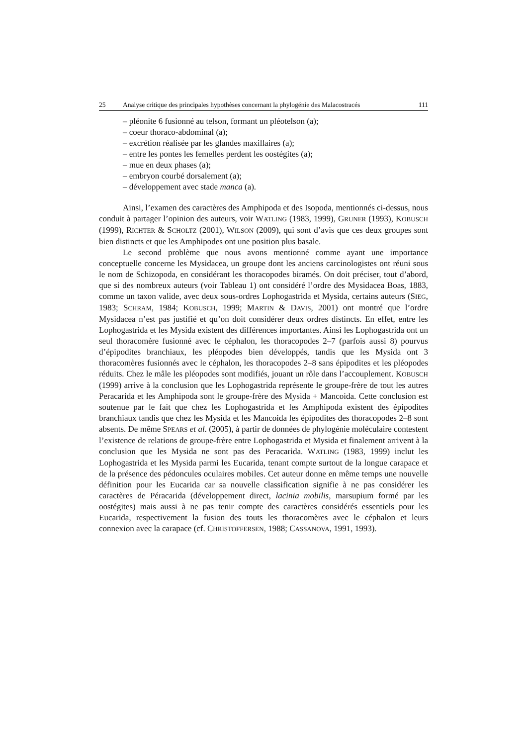25 Analyse critique des principales hypothèses concernant la phylogénie des Malacostracés 111
– pléonite 6 fusionné au telson, formant un pléotelson (a);
– coeur thoraco-abdominal (a);
– excrétion réalisée par les glandes maxillaires (a);
– entre les pontes les femelles perdent les oostégites (a);
– mue en deux phases (a);
– embryon courbé dorsalement (a);
– développement avec stade manca (a).
Ainsi, l’examen des caractères des Amphipoda et des Isopoda, mentionnés ci-dessus, nous conduit à partager l’opinion des auteurs, voir WATLING (1983, 1999), GRUNER (1993), KOBUSCH (1999), RICHTER & SCHOLTZ (2001), WILSON (2009), qui sont d’avis que ces deux groupes sont bien distincts et que les Amphipodes ont une position plus basale.
Le second problème que nous avons mentionné comme ayant une importance conceptuelle concerne les Mysidacea, un groupe dont les anciens carcinologistes ont réuni sous le nom de Schizopoda, en considérant les thoracopodes biramés. On doit préciser, tout d’abord, que si des nombreux auteurs (voir Tableau 1) ont considéré l’ordre des Mysidacea Boas, 1883, comme un taxon valide, avec deux sous-ordres Lophogastrida et Mysida, certains auteurs (SIEG, 1983; SCHRAM, 1984; KOBUSCH, 1999; MARTIN & DAVIS, 2001) ont montré que l’ordre Mysidacea n’est pas justifié et qu’on doit considérer deux ordres distincts. En effet, entre les Lophogastrida et les Mysida existent des différences importantes. Ainsi les Lophogastrida ont un seul thoracomère fusionné avec le céphalon, les thoracopodes 2–7 (parfois aussi 8) pourvus d’épipodites branchiaux, les pléopodes bien développés, tandis que les Mysida ont 3 thoracomères fusionnés avec le céphalon, les thoracopodes 2–8 sans épipodites et les pléopodes réduits. Chez le mâle les pléopodes sont modifiés, jouant un rôle dans l’accouplement. KOBUSCH (1999) arrive à la conclusion que les Lophogastrida représente le groupe-frère de tout les autres Peracarida et les Amphipoda sont le groupe-frère des Mysida + Mancoida. Cette conclusion est soutenue par le fait que chez les Lophogastrida et les Amphipoda existent des épipodites branchiaux tandis que chez les Mysida et les Mancoida les épipodites des thoracopodes 2–8 sont absents. De même SPEARS et al. (2005), à partir de données de phylogénie moléculaire contestent l’existence de relations de groupe-frère entre Lophogastrida et Mysida et finalement arrivent à la conclusion que les Mysida ne sont pas des Peracarida. WATLING (1983, 1999) inclut les Lophogastrida et les Mysida parmi les Eucarida, tenant compte surtout de la longue carapace et de la présence des pédoncules oculaires mobiles. Cet auteur donne en même temps une nouvelle définition pour les Eucarida car sa nouvelle classification signifie à ne pas considérer les caractères de Péracarida (développement direct, lacinia mobilis, marsupium formé par les oostégites) mais aussi à ne pas tenir compte des caractères considérés essentiels pour les Eucarida, respectivement la fusion des touts les thoracomères avec le céphalon et leurs connexion avec la carapace (cf. CHRISTOFFERSEN, 1988; CASSANOVA, 1991, 1993).